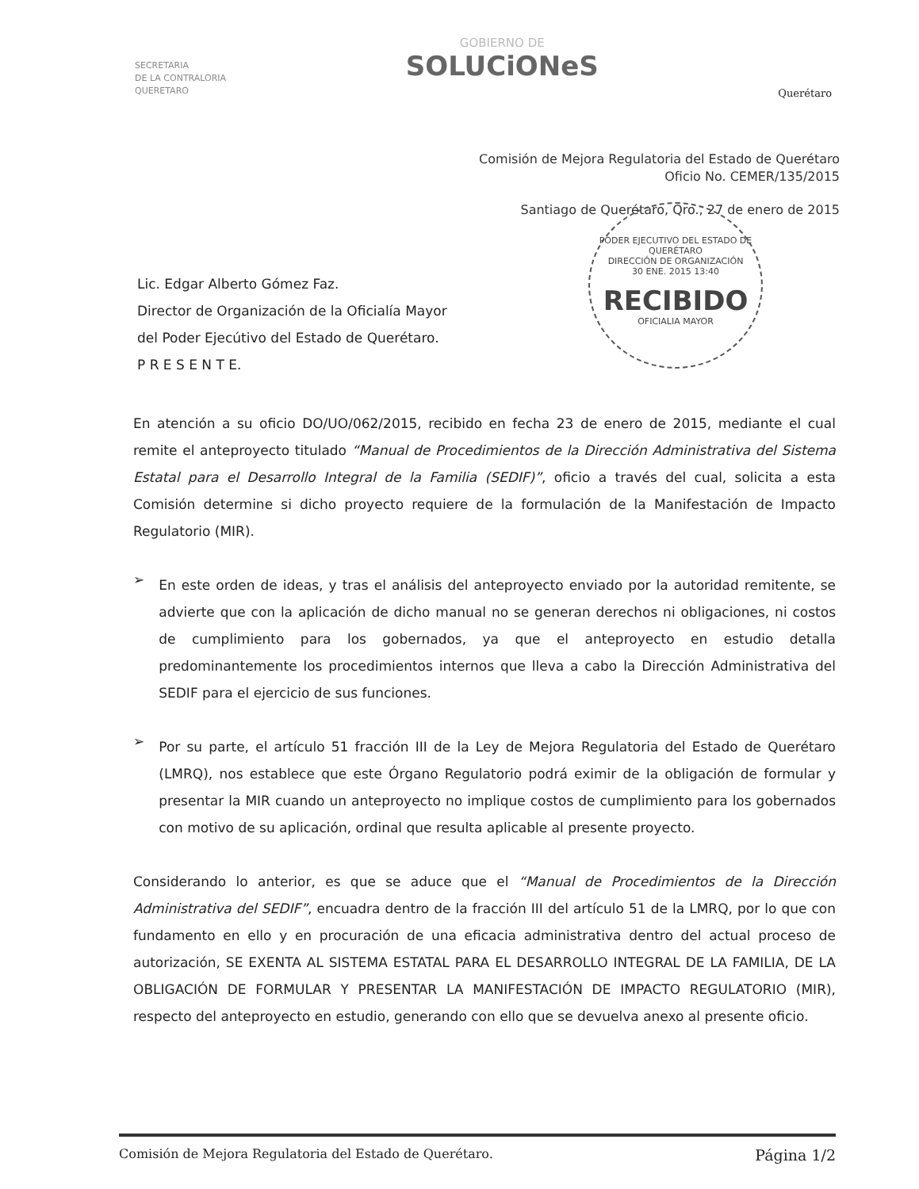SECRETARIA
DE LA CONTRALORIA
QUERETARO
GOBIERNO DE
SOLUCiONeS
Querétaro
Comisión de Mejora Regulatoria del Estado de Querétaro
Oficio No. CEMER/135/2015
Santiago de Querétaro, Qro., 27 de enero de 2015
PODER EJECUTIVO DEL ESTADO DE QUERÉTARO
DIRECCIÓN DE ORGANIZACIÓN
30 ENE. 2015 13:40
RECIBIDO
OFICIALIA MAYOR
Lic. Edgar Alberto Gómez Faz.
Director de Organización de la Oficialía Mayor
del Poder Ejecútivo del Estado de Querétaro.
P R E S E N T E.
En atención a su oficio DO/UO/062/2015, recibido en fecha 23 de enero de 2015, mediante el cual remite el anteproyecto titulado “Manual de Procedimientos de la Dirección Administrativa del Sistema Estatal para el Desarrollo Integral de la Familia (SEDIF)”, oficio a través del cual, solicita a esta Comisión determine si dicho proyecto requiere de la formulación de la Manifestación de Impacto Regulatorio (MIR).
➢
En este orden de ideas, y tras el análisis del anteproyecto enviado por la autoridad remitente, se advierte que con la aplicación de dicho manual no se generan derechos ni obligaciones, ni costos de cumplimiento para los gobernados, ya que el anteproyecto en estudio detalla predominantemente los procedimientos internos que lleva a cabo la Dirección Administrativa del SEDIF para el ejercicio de sus funciones.
➢
Por su parte, el artículo 51 fracción III de la Ley de Mejora Regulatoria del Estado de Querétaro (LMRQ), nos establece que este Órgano Regulatorio podrá eximir de la obligación de formular y presentar la MIR cuando un anteproyecto no implique costos de cumplimiento para los gobernados con motivo de su aplicación, ordinal que resulta aplicable al presente proyecto.
Considerando lo anterior, es que se aduce que el “Manual de Procedimientos de la Dirección Administrativa del SEDIF”, encuadra dentro de la fracción III del artículo 51 de la LMRQ, por lo que con fundamento en ello y en procuración de una eficacia administrativa dentro del actual proceso de autorización, SE EXENTA AL SISTEMA ESTATAL PARA EL DESARROLLO INTEGRAL DE LA FAMILIA, DE LA OBLIGACIÓN DE FORMULAR Y PRESENTAR LA MANIFESTACIÓN DE IMPACTO REGULATORIO (MIR), respecto del anteproyecto en estudio, generando con ello que se devuelva anexo al presente oficio.
Comisión de Mejora Regulatoria del Estado de Querétaro. Página 1/2